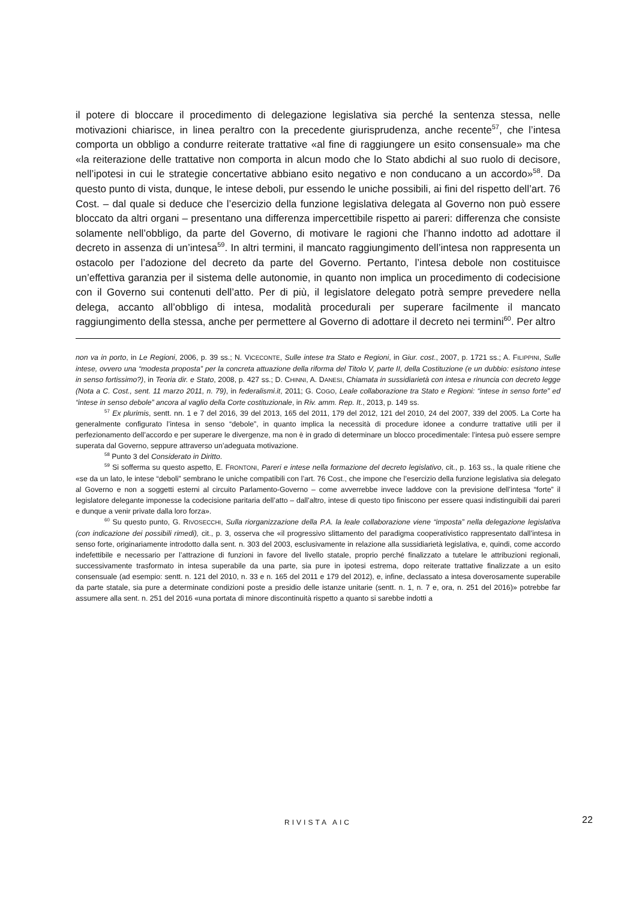il potere di bloccare il procedimento di delegazione legislativa sia perché la sentenza stessa, nelle motivazioni chiarisce, in linea peraltro con la precedente giurisprudenza, anche recente<sup>57</sup>, che l’intesa comporta un obbligo a condurre reiterate trattative «al fine di raggiungere un esito consensuale» ma che «la reiterazione delle trattative non comporta in alcun modo che lo Stato abdichi al suo ruolo di decisore, nell’ipotesi in cui le strategie concertative abbiano esito negativo e non conducano a un accordo»<sup>58</sup>. Da questo punto di vista, dunque, le intese deboli, pur essendo le uniche possibili, ai fini del rispetto dell’art. 76 Cost. – dal quale si deduce che l’esercizio della funzione legislativa delegata al Governo non può essere bloccato da altri organi – presentano una differenza impercettibile rispetto ai pareri: differenza che consiste solamente nell’obbligo, da parte del Governo, di motivare le ragioni che l’hanno indotto ad adottare il decreto in assenza di un’intesa<sup>59</sup>. In altri termini, il mancato raggiungimento dell’intesa non rappresenta un ostacolo per l’adozione del decreto da parte del Governo. Pertanto, l’intesa debole non costituisce un’effettiva garanzia per il sistema delle autonomie, in quanto non implica un procedimento di codecisione con il Governo sui contenuti dell’atto. Per di più, il legislatore delegato potrà sempre prevedere nella delega, accanto all’obbligo di intesa, modalità procedurali per superare facilmente il mancato raggiungimento della stessa, anche per permettere al Governo di adottare il decreto nei termini<sup>60</sup>. Per altro
non va in porto, in Le Regioni, 2006, p. 39 ss.; N. VICECONTE, Sulle intese tra Stato e Regioni, in Giur. cost., 2007, p. 1721 ss.; A. FILIPPINI, Sulle intese, ovvero una “modesta proposta” per la concreta attuazione della riforma del Titolo V, parte II, della Costituzione (e un dubbio: esistono intese in senso fortissimo?), in Teoria dir. e Stato, 2008, p. 427 ss.; D. CHINNI, A. DANESI, Chiamata in sussidiarietà con intesa e rinuncia con decreto legge (Nota a C. Cost., sent. 11 marzo 2011, n. 79), in federalismi.it, 2011; G. COGO, Leale collaborazione tra Stato e Regioni: “intese in senso forte” ed “intese in senso debole” ancora al vaglio della Corte costituzionale, in Riv. amm. Rep. It., 2013, p. 149 ss.
<sup>57</sup> Ex plurimis, sentt. nn. 1 e 7 del 2016, 39 del 2013, 165 del 2011, 179 del 2012, 121 del 2010, 24 del 2007, 339 del 2005. La Corte ha generalmente configurato l’intesa in senso “debole”, in quanto implica la necessità di procedure idonee a condurre trattative utili per il perfezionamento dell’accordo e per superare le divergenze, ma non è in grado di determinare un blocco procedimentale: l’intesa può essere sempre superata dal Governo, seppure attraverso un’adeguata motivazione.
<sup>58</sup> Punto 3 del Considerato in Diritto.
<sup>59</sup> Si sofferma su questo aspetto, E. FRONTONI, Pareri e intese nella formazione del decreto legislativo, cit., p. 163 ss., la quale ritiene che «se da un lato, le intese “deboli” sembrano le uniche compatibili con l’art. 76 Cost., che impone che l’esercizio della funzione legislativa sia delegato al Governo e non a soggetti esterni al circuito Parlamento-Governo – come avverrebbe invece laddove con la previsione dell’intesa “forte” il legislatore delegante imponesse la codecisione paritaria dell’atto – dall’altro, intese di questo tipo finiscono per essere quasi indistinguibili dai pareri e dunque a venir private dalla loro forza».
<sup>60</sup> Su questo punto, G. RIVOSECCHI, Sulla riorganizzazione della P.A. la leale collaborazione viene “imposta” nella delegazione legislativa (con indicazione dei possibili rimedi), cit., p. 3, osserva che «il progressivo slittamento del paradigma cooperativistico rappresentato dall’intesa in senso forte, originariamente introdotto dalla sent. n. 303 del 2003, esclusivamente in relazione alla sussidiarietà legislativa, e, quindi, come accordo indefettibile e necessario per l’attrazione di funzioni in favore del livello statale, proprio perché finalizzato a tutelare le attribuzioni regionali, successivamente trasformato in intesa superabile da una parte, sia pure in ipotesi estrema, dopo reiterate trattative finalizzate a un esito consensuale (ad esempio: sentt. n. 121 del 2010, n. 33 e n. 165 del 2011 e 179 del 2012), e, infine, declassato a intesa doverosamente superabile da parte statale, sia pure a determinate condizioni poste a presidio delle istanze unitarie (sentt. n. 1, n. 7 e, ora, n. 251 del 2016)» potrebbe far assumere alla sent. n. 251 del 2016 «una portata di minore discontinuità rispetto a quanto si sarebbe indotti a
RIVISTA AIC 22